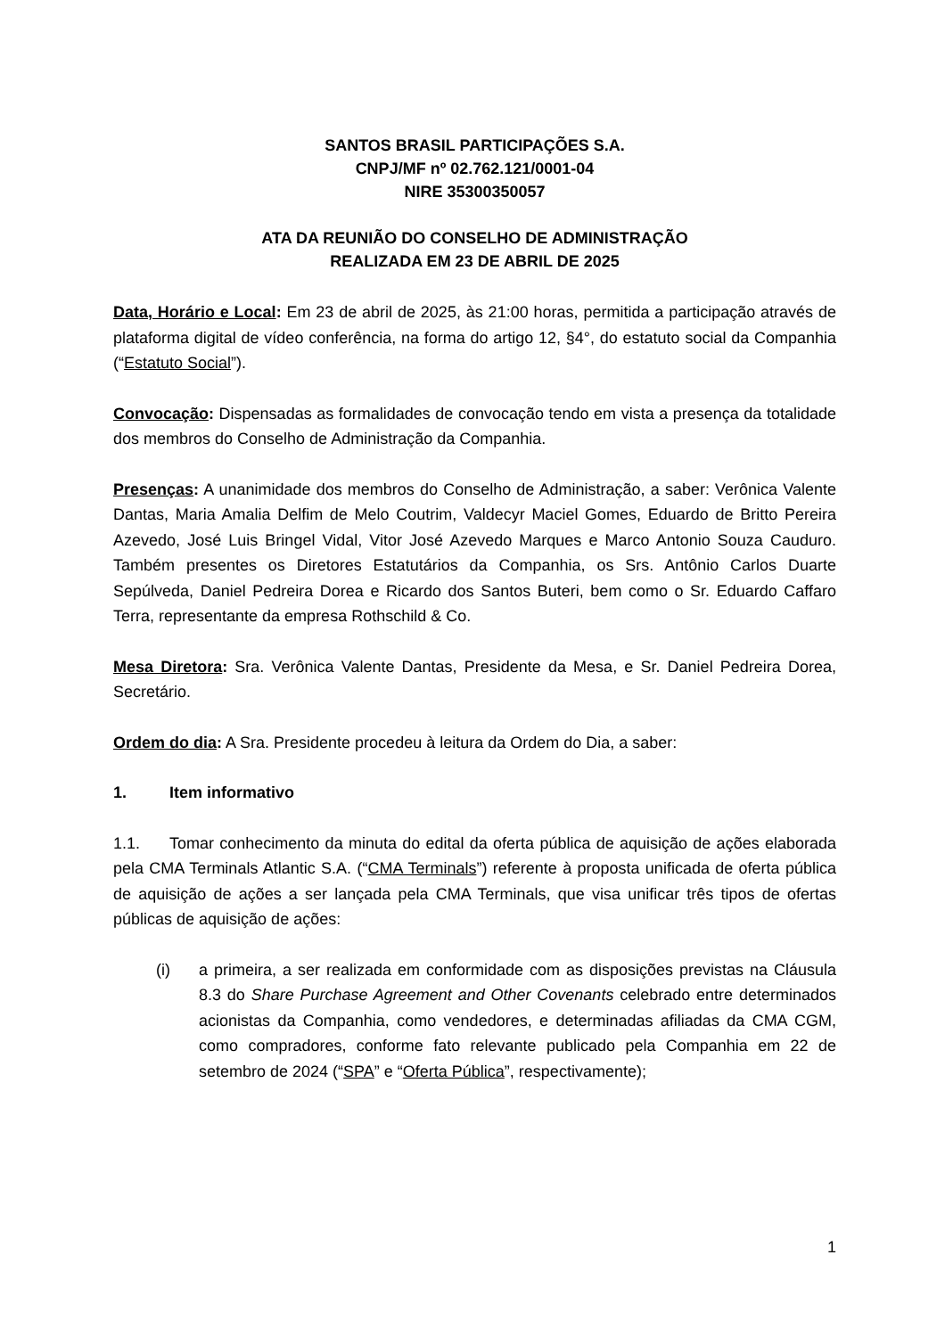SANTOS BRASIL PARTICIPAÇÕES S.A.
CNPJ/MF nº 02.762.121/0001-04
NIRE 35300350057
ATA DA REUNIÃO DO CONSELHO DE ADMINISTRAÇÃO
REALIZADA EM 23 DE ABRIL DE 2025
Data, Horário e Local: Em 23 de abril de 2025, às 21:00 horas, permitida a participação através de plataforma digital de vídeo conferência, na forma do artigo 12, §4°, do estatuto social da Companhia (“Estatuto Social”).
Convocação: Dispensadas as formalidades de convocação tendo em vista a presença da totalidade dos membros do Conselho de Administração da Companhia.
Presenças: A unanimidade dos membros do Conselho de Administração, a saber: Verônica Valente Dantas, Maria Amalia Delfim de Melo Coutrim, Valdecyr Maciel Gomes, Eduardo de Britto Pereira Azevedo, José Luis Bringel Vidal, Vitor José Azevedo Marques e Marco Antonio Souza Cauduro. Também presentes os Diretores Estatutários da Companhia, os Srs. Antônio Carlos Duarte Sepúlveda, Daniel Pedreira Dorea e Ricardo dos Santos Buteri, bem como o Sr. Eduardo Caffaro Terra, representante da empresa Rothschild & Co.
Mesa Diretora: Sra. Verônica Valente Dantas, Presidente da Mesa, e Sr. Daniel Pedreira Dorea, Secretário.
Ordem do dia: A Sra. Presidente procedeu à leitura da Ordem do Dia, a saber:
1. Item informativo
1.1. Tomar conhecimento da minuta do edital da oferta pública de aquisição de ações elaborada pela CMA Terminals Atlantic S.A. (“CMA Terminals”) referente à proposta unificada de oferta pública de aquisição de ações a ser lançada pela CMA Terminals, que visa unificar três tipos de ofertas públicas de aquisição de ações:
(i) a primeira, a ser realizada em conformidade com as disposições previstas na Cláusula 8.3 do Share Purchase Agreement and Other Covenants celebrado entre determinados acionistas da Companhia, como vendedores, e determinadas afiliadas da CMA CGM, como compradores, conforme fato relevante publicado pela Companhia em 22 de setembro de 2024 (“SPA” e “Oferta Pública”, respectivamente);
1